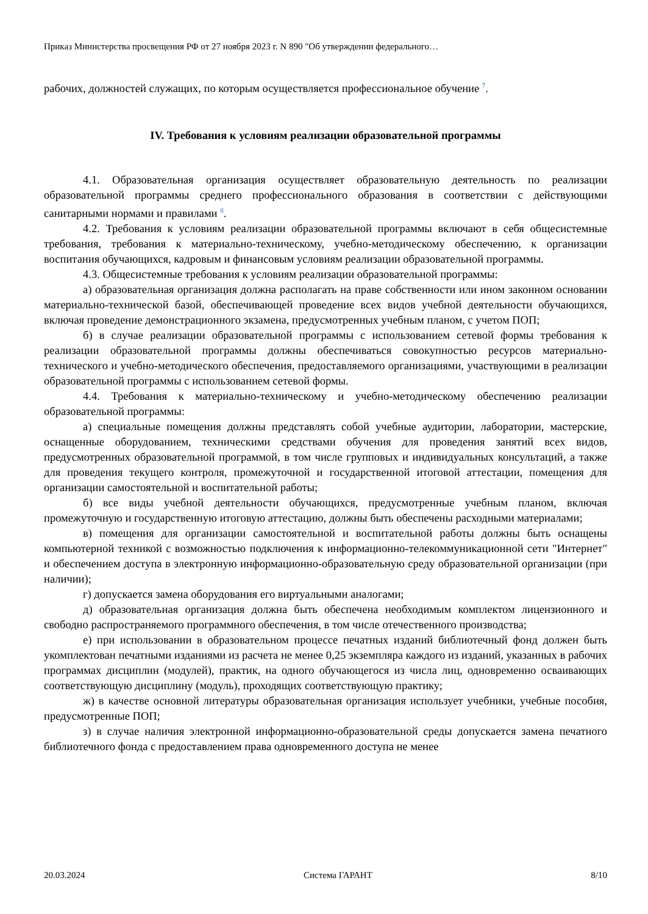Приказ Министерства просвещения РФ от 27 ноября 2023 г. N 890 "Об утверждении федерального…
рабочих, должностей служащих, по которым осуществляется профессиональное обучение <sup>7</sup>.
IV. Требования к условиям реализации образовательной программы
4.1. Образовательная организация осуществляет образовательную деятельность по реализации образовательной программы среднего профессионального образования в соответствии с действующими санитарными нормами и правилами <sup>8</sup>.
4.2. Требования к условиям реализации образовательной программы включают в себя общесистемные требования, требования к материально-техническому, учебно-методическому обеспечению, к организации воспитания обучающихся, кадровым и финансовым условиям реализации образовательной программы.
4.3. Общесистемные требования к условиям реализации образовательной программы:
а) образовательная организация должна располагать на праве собственности или ином законном основании материально-технической базой, обеспечивающей проведение всех видов учебной деятельности обучающихся, включая проведение демонстрационного экзамена, предусмотренных учебным планом, с учетом ПОП;
б) в случае реализации образовательной программы с использованием сетевой формы требования к реализации образовательной программы должны обеспечиваться совокупностью ресурсов материально-технического и учебно-методического обеспечения, предоставляемого организациями, участвующими в реализации образовательной программы с использованием сетевой формы.
4.4. Требования к материально-техническому и учебно-методическому обеспечению реализации образовательной программы:
а) специальные помещения должны представлять собой учебные аудитории, лаборатории, мастерские, оснащенные оборудованием, техническими средствами обучения для проведения занятий всех видов, предусмотренных образовательной программой, в том числе групповых и индивидуальных консультаций, а также для проведения текущего контроля, промежуточной и государственной итоговой аттестации, помещения для организации самостоятельной и воспитательной работы;
б) все виды учебной деятельности обучающихся, предусмотренные учебным планом, включая промежуточную и государственную итоговую аттестацию, должны быть обеспечены расходными материалами;
в) помещения для организации самостоятельной и воспитательной работы должны быть оснащены компьютерной техникой с возможностью подключения к информационно-телекоммуникационной сети "Интернет" и обеспечением доступа в электронную информационно-образовательную среду образовательной организации (при наличии);
г) допускается замена оборудования его виртуальными аналогами;
д) образовательная организация должна быть обеспечена необходимым комплектом лицензионного и свободно распространяемого программного обеспечения, в том числе отечественного производства;
е) при использовании в образовательном процессе печатных изданий библиотечный фонд должен быть укомплектован печатными изданиями из расчета не менее 0,25 экземпляра каждого из изданий, указанных в рабочих программах дисциплин (модулей), практик, на одного обучающегося из числа лиц, одновременно осваивающих соответствующую дисциплину (модуль), проходящих соответствующую практику;
ж) в качестве основной литературы образовательная организация использует учебники, учебные пособия, предусмотренные ПОП;
з) в случае наличия электронной информационно-образовательной среды допускается замена печатного библиотечного фонда с предоставлением права одновременного доступа не менее
20.03.2024 Система ГАРАНТ 8/10